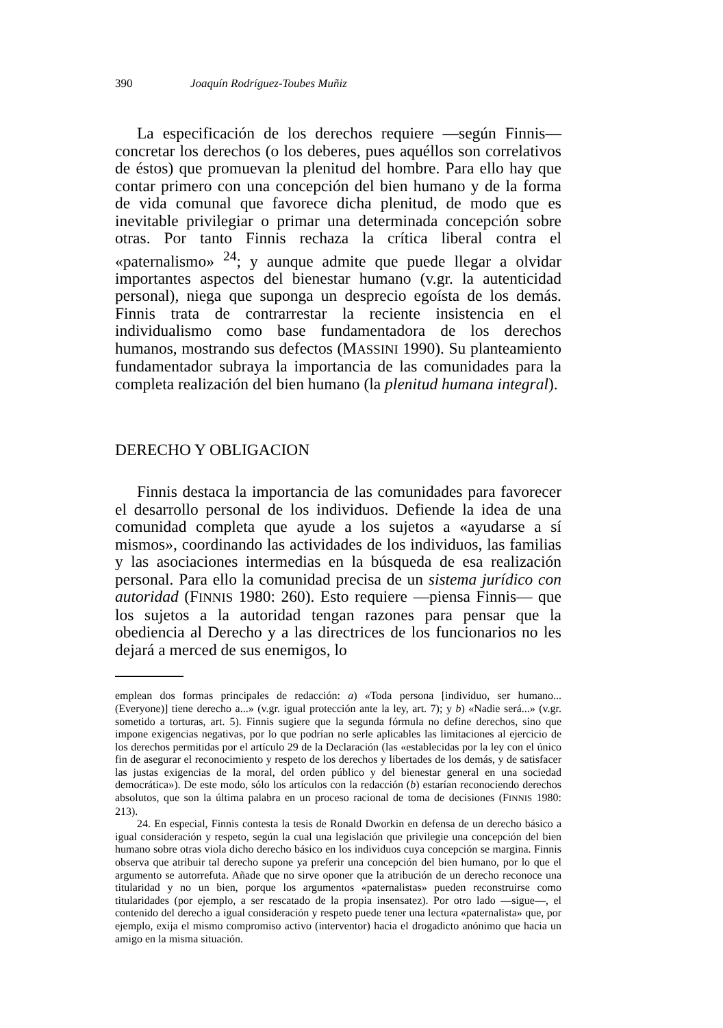390 Joaquín Rodríguez-Toubes Muñiz
La especificación de los derechos requiere —según Finnis— concretar los derechos (o los deberes, pues aquéllos son correlativos de éstos) que promuevan la plenitud del hombre. Para ello hay que contar primero con una concepción del bien humano y de la forma de vida comunal que favorece dicha plenitud, de modo que es inevitable privilegiar o primar una determinada concepción sobre otras. Por tanto Finnis rechaza la crítica liberal contra el «paternalismo» <sup>24</sup>; y aunque admite que puede llegar a olvidar importantes aspectos del bienestar humano (v.gr. la autenticidad personal), niega que suponga un desprecio egoísta de los demás. Finnis trata de contrarrestar la reciente insistencia en el individualismo como base fundamentadora de los derechos humanos, mostrando sus defectos (MASSINI 1990). Su planteamiento fundamentador subraya la importancia de las comunidades para la completa realización del bien humano (la plenitud humana integral).
DERECHO Y OBLIGACION
Finnis destaca la importancia de las comunidades para favorecer el desarrollo personal de los individuos. Defiende la idea de una comunidad completa que ayude a los sujetos a «ayudarse a sí mismos», coordinando las actividades de los individuos, las familias y las asociaciones intermedias en la búsqueda de esa realización personal. Para ello la comunidad precisa de un sistema jurídico con autoridad (FINNIS 1980: 260). Esto requiere —piensa Finnis— que los sujetos a la autoridad tengan razones para pensar que la obediencia al Derecho y a las directrices de los funcionarios no les dejará a merced de sus enemigos, lo
emplean dos formas principales de redacción: a) «Toda persona [individuo, ser humano... (Everyone)] tiene derecho a...» (v.gr. igual protección ante la ley, art. 7); y b) «Nadie será...» (v.gr. sometido a torturas, art. 5). Finnis sugiere que la segunda fórmula no define derechos, sino que impone exigencias negativas, por lo que podrían no serle aplicables las limitaciones al ejercicio de los derechos permitidas por el artículo 29 de la Declaración (las «establecidas por la ley con el único fin de asegurar el reconocimiento y respeto de los derechos y libertades de los demás, y de satisfacer las justas exigencias de la moral, del orden público y del bienestar general en una sociedad democrática»). De este modo, sólo los artículos con la redacción (b) estarían reconociendo derechos absolutos, que son la última palabra en un proceso racional de toma de decisiones (FINNIS 1980: 213).
24. En especial, Finnis contesta la tesis de Ronald Dworkin en defensa de un derecho básico a igual consideración y respeto, según la cual una legislación que privilegie una concepción del bien humano sobre otras viola dicho derecho básico en los individuos cuya concepción se margina. Finnis observa que atribuir tal derecho supone ya preferir una concepción del bien humano, por lo que el argumento se autorrefuta. Añade que no sirve oponer que la atribución de un derecho reconoce una titularidad y no un bien, porque los argumentos «paternalistas» pueden reconstruirse como titularidades (por ejemplo, a ser rescatado de la propia insensatez). Por otro lado —sigue—, el contenido del derecho a igual consideración y respeto puede tener una lectura «paternalista» que, por ejemplo, exija el mismo compromiso activo (interventor) hacia el drogadicto anónimo que hacia un amigo en la misma situación.